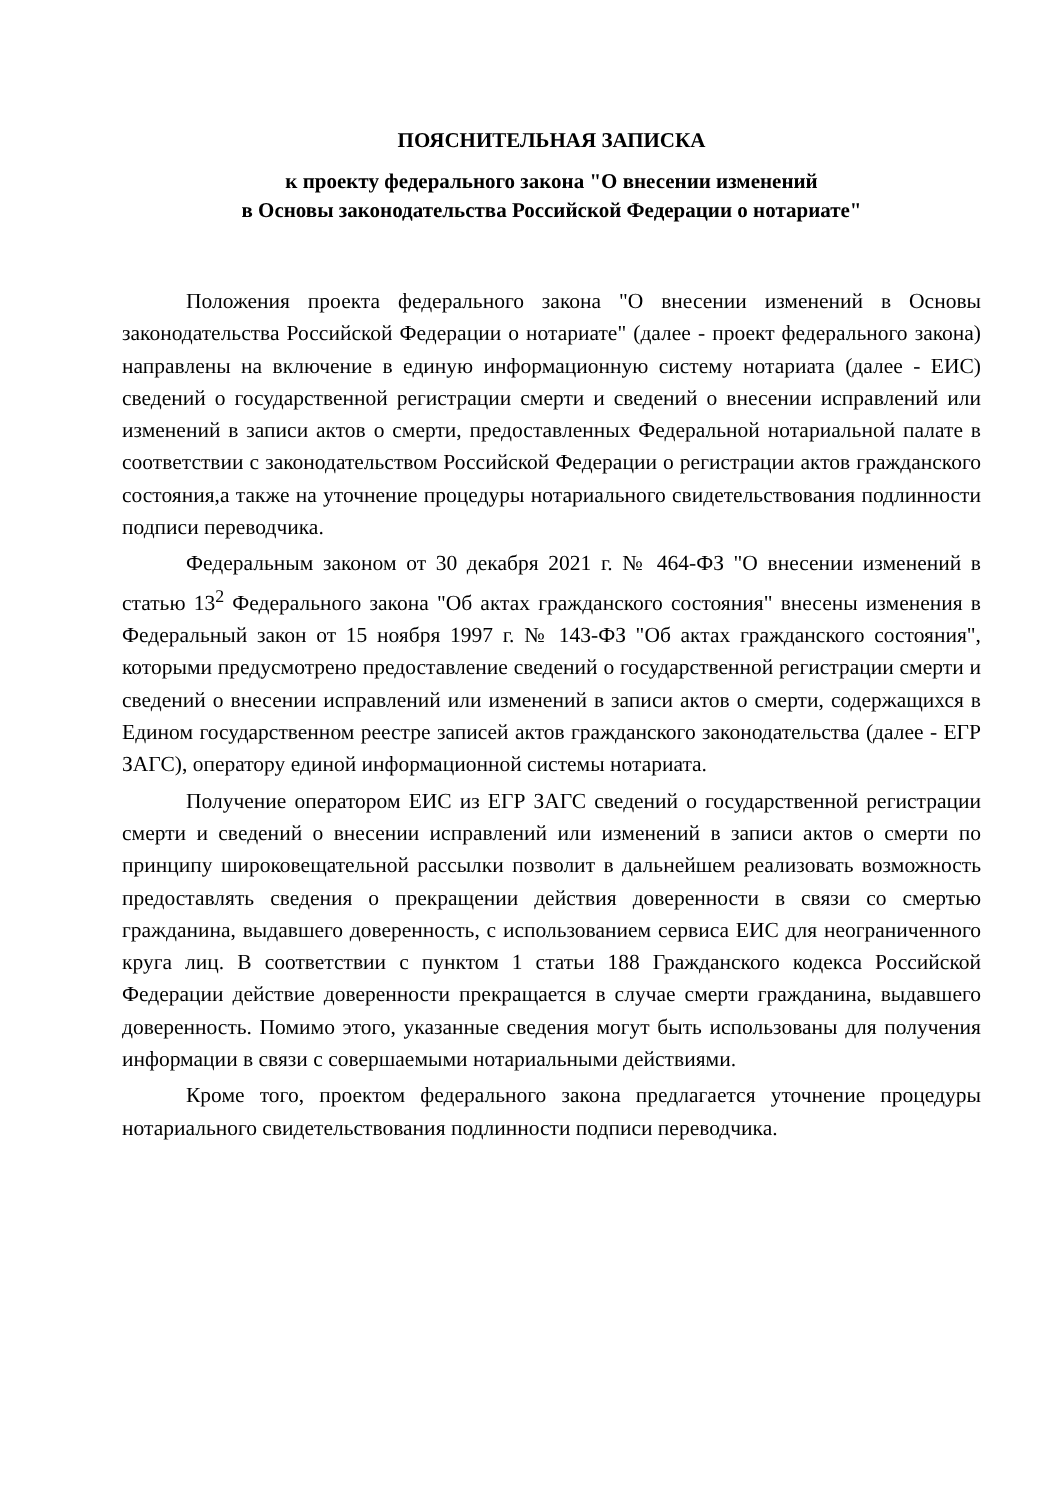ПОЯСНИТЕЛЬНАЯ ЗАПИСКА
к проекту федерального закона "О внесении изменений
в Основы законодательства Российской Федерации о нотариате"
Положения проекта федерального закона "О внесении изменений в Основы законодательства Российской Федерации о нотариате" (далее - проект федерального закона) направлены на включение в единую информационную систему нотариата (далее - ЕИС) сведений о государственной регистрации смерти и сведений о внесении исправлений или изменений в записи актов о смерти, предоставленных Федеральной нотариальной палате в соответствии с законодательством Российской Федерации о регистрации актов гражданского состояния,а также на уточнение процедуры нотариального свидетельствования подлинности подписи переводчика.
Федеральным законом от 30 декабря 2021 г. № 464-ФЗ "О внесении изменений в статью 13<sup>2</sup> Федерального закона "Об актах гражданского состояния" внесены изменения в Федеральный закон от 15 ноября 1997 г. № 143-ФЗ "Об актах гражданского состояния", которыми предусмотрено предоставление сведений о государственной регистрации смерти и сведений о внесении исправлений или изменений в записи актов о смерти, содержащихся в Едином государственном реестре записей актов гражданского законодательства (далее - ЕГР ЗАГС), оператору единой информационной системы нотариата.
Получение оператором ЕИС из ЕГР ЗАГС сведений о государственной регистрации смерти и сведений о внесении исправлений или изменений в записи актов о смерти по принципу широковещательной рассылки позволит в дальнейшем реализовать возможность предоставлять сведения о прекращении действия доверенности в связи со смертью гражданина, выдавшего доверенность, с использованием сервиса ЕИС для неограниченного круга лиц. В соответствии с пунктом 1 статьи 188 Гражданского кодекса Российской Федерации действие доверенности прекращается в случае смерти гражданина, выдавшего доверенность. Помимо этого, указанные сведения могут быть использованы для получения информации в связи с совершаемыми нотариальными действиями.
Кроме того, проектом федерального закона предлагается уточнение процедуры нотариального свидетельствования подлинности подписи переводчика.